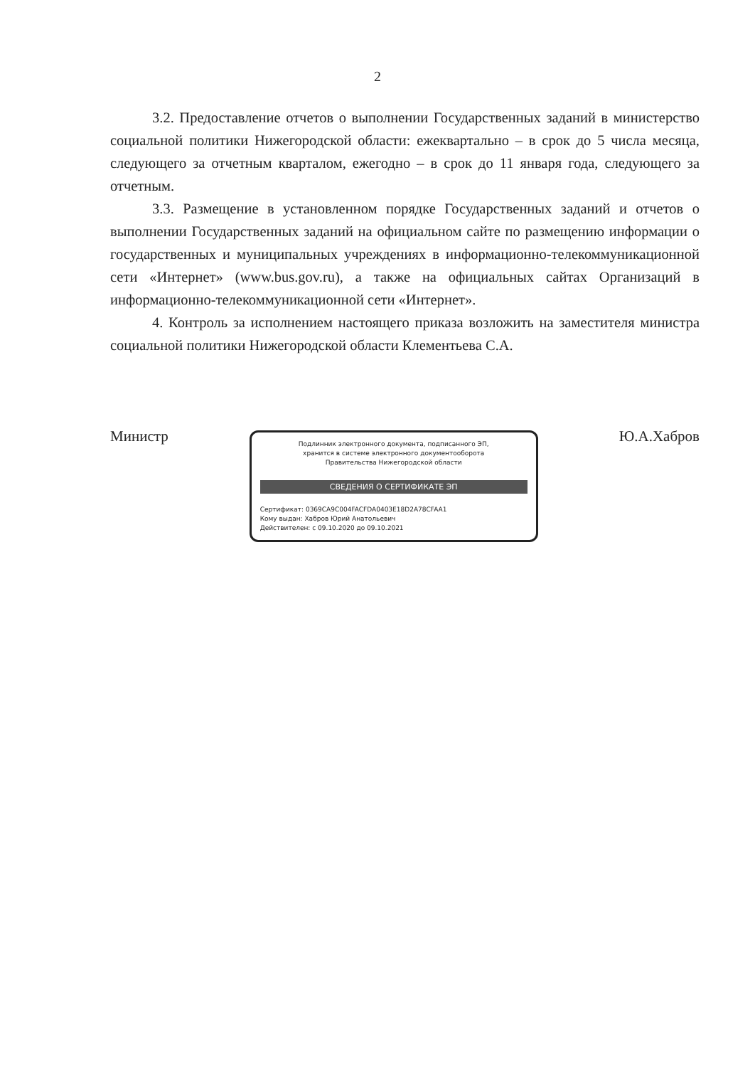2
3.2. Предоставление отчетов о выполнении Государственных заданий в министерство социальной политики Нижегородской области: ежеквартально – в срок до 5 числа месяца, следующего за отчетным кварталом, ежегодно – в срок до 11 января года, следующего за отчетным.
3.3. Размещение в установленном порядке Государственных заданий и отчетов о выполнении Государственных заданий на официальном сайте по размещению информации о государственных и муниципальных учреждениях в информационно-телекоммуникационной сети «Интернет» (www.bus.gov.ru), а также на официальных сайтах Организаций в информационно-телекоммуникационной сети «Интернет».
4. Контроль за исполнением настоящего приказа возложить на заместителя министра социальной политики Нижегородской области Клементьева С.А.
Министр
Подлинник электронного документа, подписанного ЭП,
хранится в системе электронного документооборота
Правительства Нижегородской области
СВЕДЕНИЯ О СЕРТИФИКАТЕ ЭП
Сертификат: 0369CA9C004FACFDA0403E18D2A78CFAA1
Кому выдан: Хабров Юрий Анатольевич
Действителен: с 09.10.2020 до 09.10.2021
Ю.А.Хабров